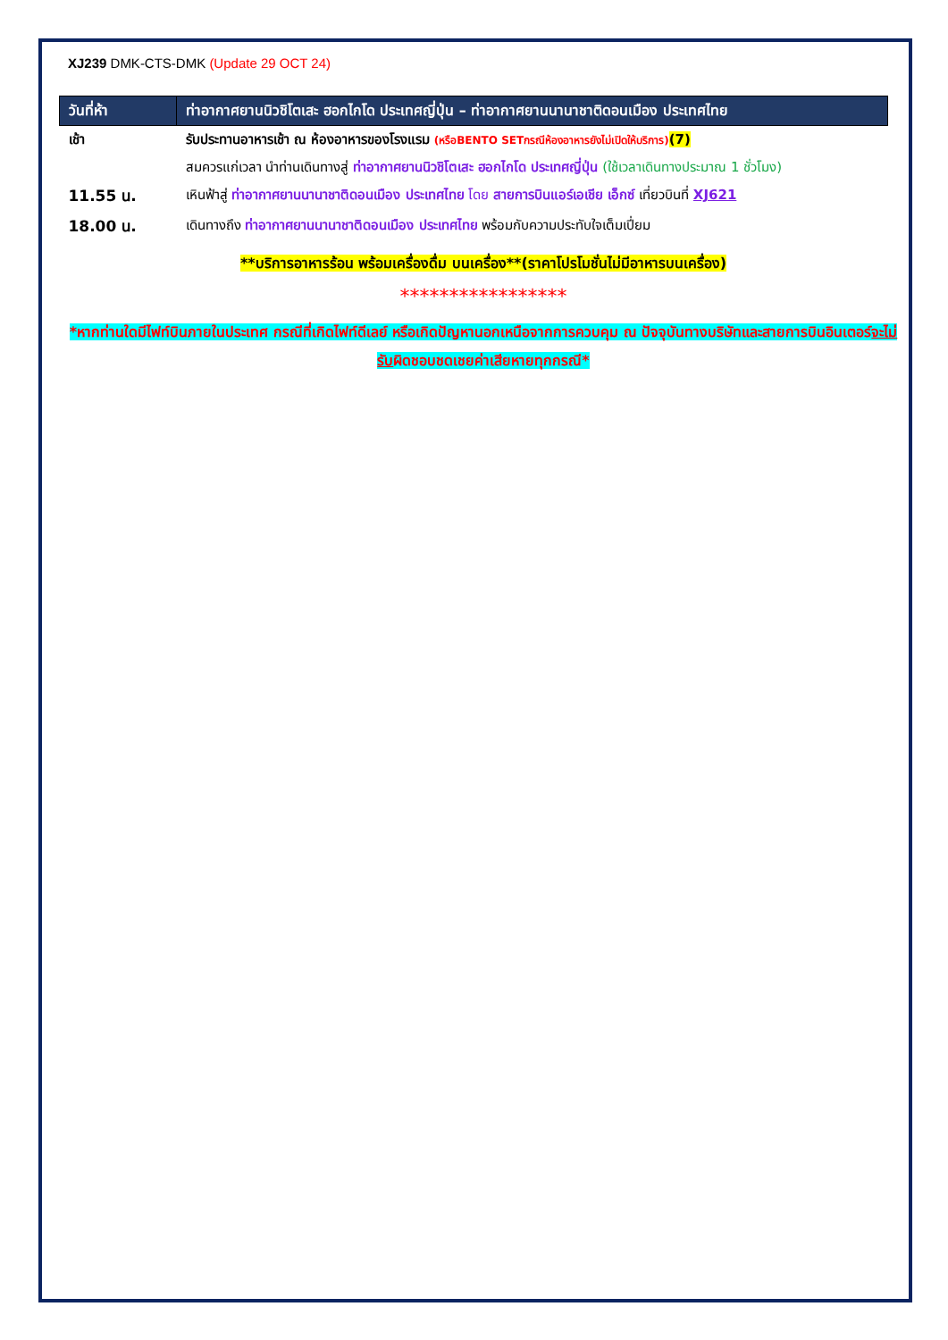XJ239 DMK-CTS-DMK (Update 29 OCT 24)
| วันที่ห้า | ท่าอากาศยานนิวชิโตเสะ ฮอกไกโด ประเทศญี่ปุ่น – ท่าอากาศยานนานาชาติดอนเมือง ประเทศไทย |
| --- | --- |
| เช้า | รับประทานอาหารเช้า ณ ห้องอาหารของโรงแรม (หรือBENTO SETกรณีห้องอาหารยังไม่เปิดให้บริการ) (7) |
| | สมควรแก่เวลา นำท่านเดินทางสู่ ท่าอากาศยานนิวชิโตเสะ ฮอกไกโด ประเทศญี่ปุ่น (ใช้เวลาเดินทางประมาณ 1 ชั่วโมง) |
| 11.55 น. | เหินฟ้าสู่ ท่าอากาศยานนานาชาติดอนเมือง ประเทศไทย โดย สายการบินแอร์เอเชีย เอ็กซ์ เที่ยวบินที่ XJ621 |
| 18.00 น. | เดินทางถึง ท่าอากาศยานนานาชาติดอนเมือง ประเทศไทย พร้อมกับความประทับใจเต็มเปี่ยม |
**บริการอาหารร้อน พร้อมเครื่องดื่ม บนเครื่อง**(ราคาโปรโมชั่นไม่มีอาหารบนเครื่อง)
*****************
*หากท่านใดมีไฟท์บินภายในประเทศ กรณีที่เกิดไฟท์ดีเลย์ หรือเกิดปัญหานอกเหนือจากการควบคุม ณ ปัจจุบันทางบริษัทและสายการบินอินเตอร์จะไม่รับผิดชอบชดเชยค่าเสียหายทุกกรณี*